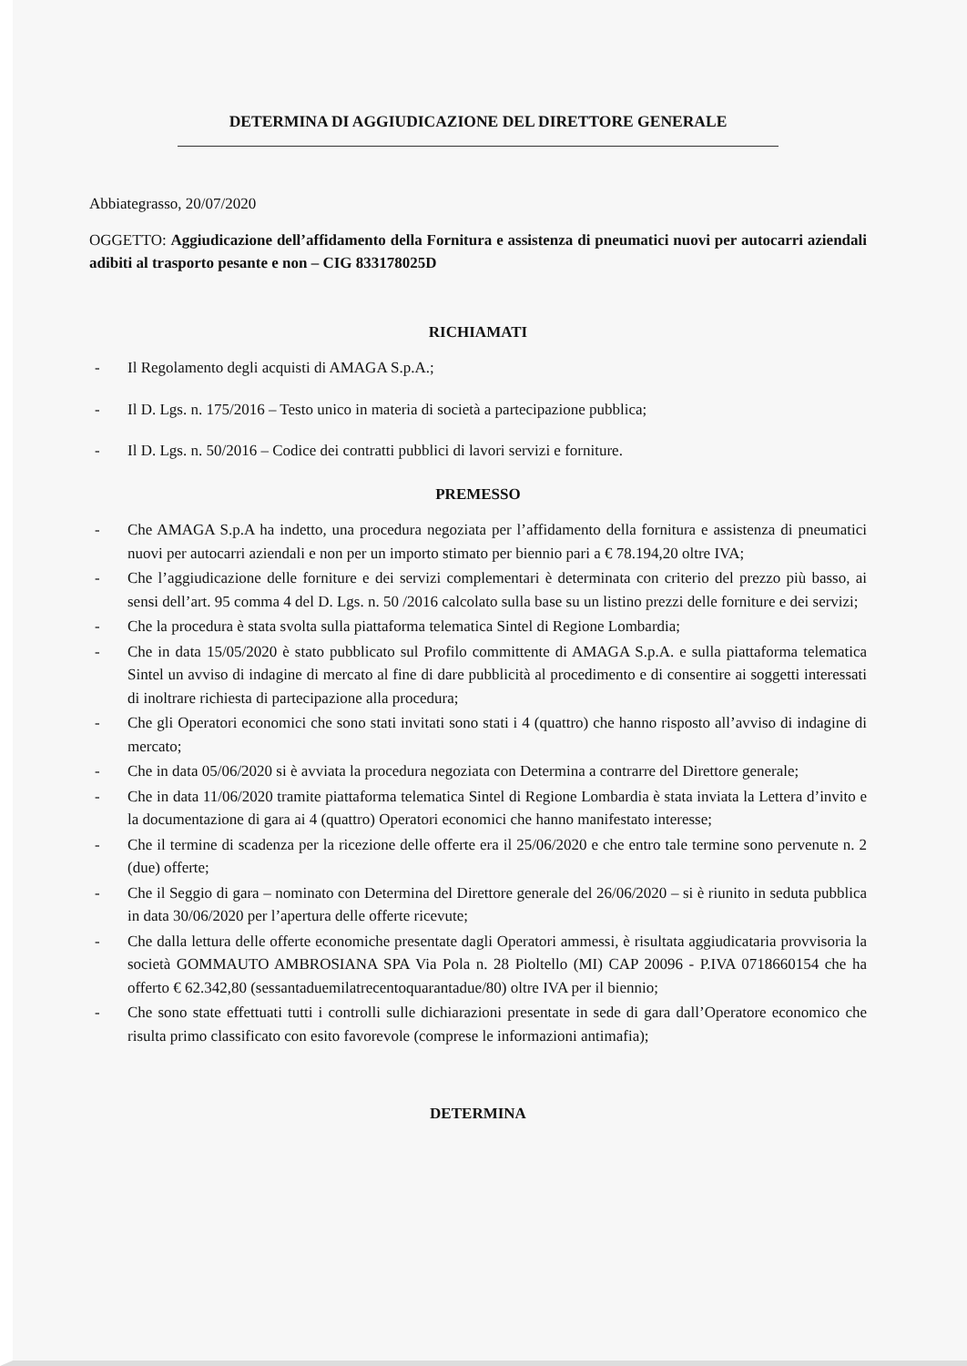DETERMINA DI AGGIUDICAZIONE DEL DIRETTORE GENERALE
Abbiategrasso, 20/07/2020
OGGETTO: Aggiudicazione dell’affidamento della Fornitura e assistenza di pneumatici nuovi per autocarri aziendali adibiti al trasporto pesante e non – CIG 833178025D
RICHIAMATI
- Il Regolamento degli acquisti di AMAGA S.p.A.;
- Il D. Lgs. n. 175/2016 – Testo unico in materia di società a partecipazione pubblica;
- Il D. Lgs. n. 50/2016 – Codice dei contratti pubblici di lavori servizi e forniture.
PREMESSO
- Che AMAGA S.p.A ha indetto, una procedura negoziata per l’affidamento della fornitura e assistenza di pneumatici nuovi per autocarri aziendali e non per un importo stimato per biennio pari a € 78.194,20 oltre IVA;
- Che l’aggiudicazione delle forniture e dei servizi complementari è determinata con criterio del prezzo più basso, ai sensi dell’art. 95 comma 4 del D. Lgs. n. 50 /2016 calcolato sulla base su un listino prezzi delle forniture e dei servizi;
- Che la procedura è stata svolta sulla piattaforma telematica Sintel di Regione Lombardia;
- Che in data 15/05/2020 è stato pubblicato sul Profilo committente di AMAGA S.p.A. e sulla piattaforma telematica Sintel un avviso di indagine di mercato al fine di dare pubblicità al procedimento e di consentire ai soggetti interessati di inoltrare richiesta di partecipazione alla procedura;
- Che gli Operatori economici che sono stati invitati sono stati i 4 (quattro) che hanno risposto all’avviso di indagine di mercato;
- Che in data 05/06/2020 si è avviata la procedura negoziata con Determina a contrarre del Direttore generale;
- Che in data 11/06/2020 tramite piattaforma telematica Sintel di Regione Lombardia è stata inviata la Lettera d’invito e la documentazione di gara ai 4 (quattro) Operatori economici che hanno manifestato interesse;
- Che il termine di scadenza per la ricezione delle offerte era il 25/06/2020 e che entro tale termine sono pervenute n. 2 (due) offerte;
- Che il Seggio di gara – nominato con Determina del Direttore generale del 26/06/2020 – si è riunito in seduta pubblica in data 30/06/2020 per l’apertura delle offerte ricevute;
- Che dalla lettura delle offerte economiche presentate dagli Operatori ammessi, è risultata aggiudicataria provvisoria la società GOMMAUTO AMBROSIANA SPA Via Pola n. 28 Pioltello (MI) CAP 20096 - P.IVA 0718660154 che ha offerto € 62.342,80 (sessantaduemilatrecentoquarantadue/80) oltre IVA per il biennio;
- Che sono state effettuati tutti i controlli sulle dichiarazioni presentate in sede di gara dall’Operatore economico che risulta primo classificato con esito favorevole (comprese le informazioni antimafia);
DETERMINA